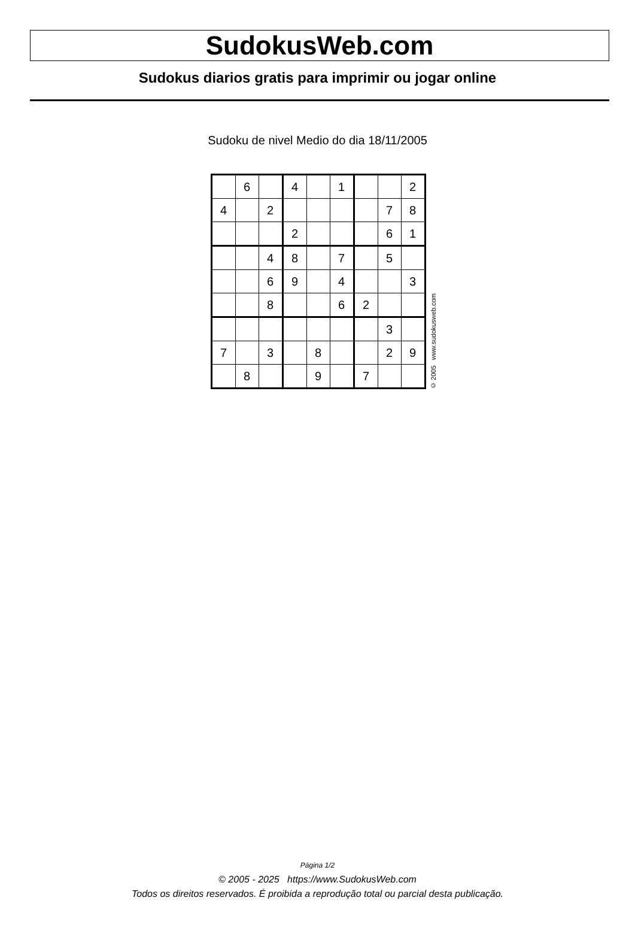SudokusWeb.com
Sudokus diarios gratis para imprimir ou jogar online
Sudoku de nivel Medio do dia 18/11/2005
| | 6 | | 4 | | 1 | | | 2 |
| 4 | | 2 | | | | | 7 | 8 |
| | | | 2 | | | | 6 | 1 |
| | | 4 | 8 | | 7 | | 5 | |
| | | 6 | 9 | | 4 | | | 3 |
| | | 8 | | | 6 | 2 | | |
| | | | | | | | 3 | |
| 7 | | 3 | | 8 | | | 2 | 9 |
| | 8 | | | 9 | | 7 | | |
© 2005 www.sudokusweb.com
Página 1/2
© 2005 - 2025 https://www.SudokusWeb.com
Todos os direitos reservados. É proibida a reprodução total ou parcial desta publicação.